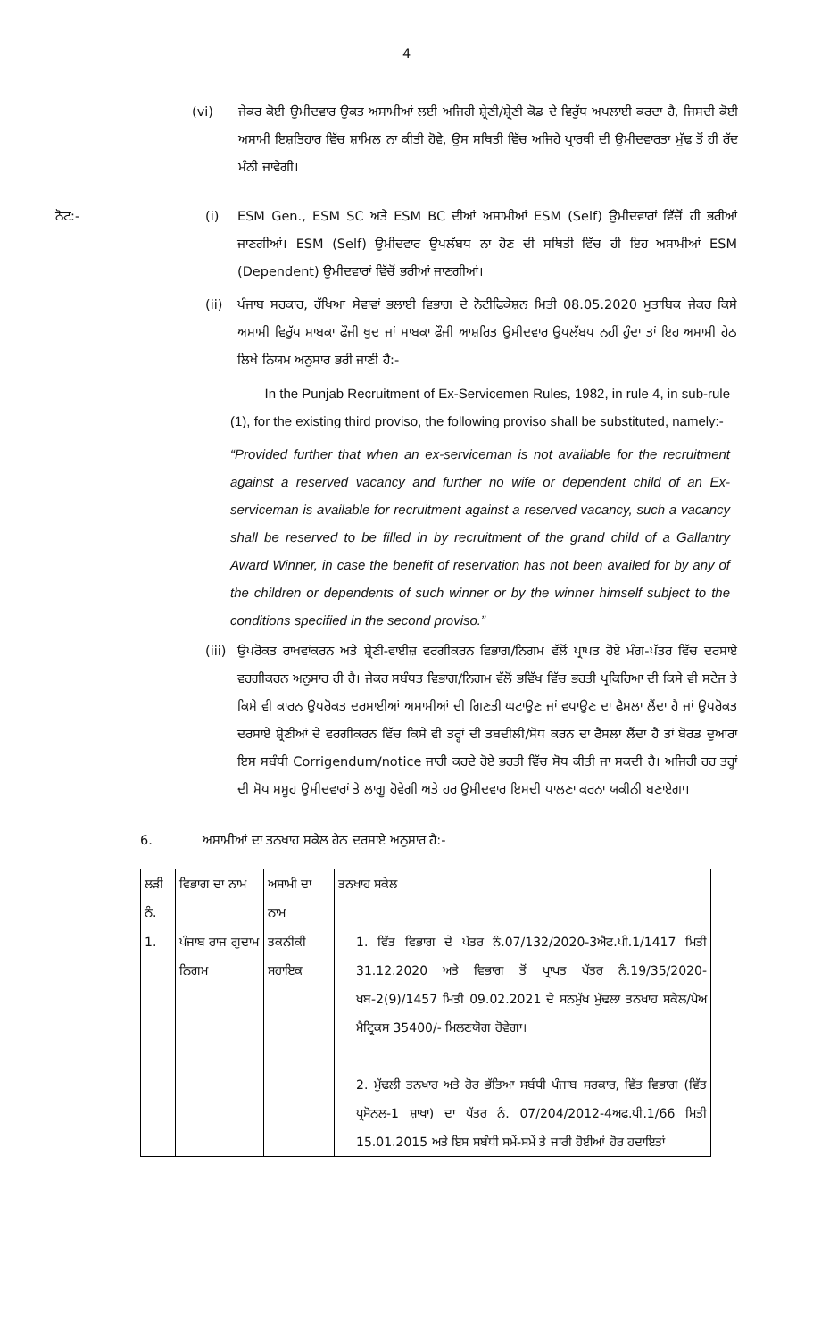4
(vi) ਜੇਕਰ ਕੋਈ ਉਮੀਦਵਾਰ ਉਕਤ ਅਸਾਮੀਆਂ ਲਈ ਅਜਿਹੀ ਸ਼੍ਰੇਣੀ/ਸ਼੍ਰੇਣੀ ਕੋਡ ਦੇ ਵਿਰੁੱਧ ਅਪਲਾਈ ਕਰਦਾ ਹੈ, ਜਿਸਦੀ ਕੋਈ ਅਸਾਮੀ ਇਸ਼ਤਿਹਾਰ ਵਿੱਚ ਸ਼ਾਮਿਲ ਨਾ ਕੀਤੀ ਹੋਵੇ, ਉਸ ਸਥਿਤੀ ਵਿੱਚ ਅਜਿਹੇ ਪ੍ਰਾਰਥੀ ਦੀ ਉਮੀਦਵਾਰਤਾ ਮੁੱਢ ਤੋਂ ਹੀ ਰੱਦ ਮੰਨੀ ਜਾਵੇਗੀ।
ਨੋਟ:- (i) ESM Gen., ESM SC ਅਤੇ ESM BC ਦੀਆਂ ਅਸਾਮੀਆਂ ESM (Self) ਉਮੀਦਵਾਰਾਂ ਵਿੱਚੋਂ ਹੀ ਭਰੀਆਂ ਜਾਣਗੀਆਂ। ESM (Self) ਉਮੀਦਵਾਰ ਉਪਲੱਬਧ ਨਾ ਹੋਣ ਦੀ ਸਥਿਤੀ ਵਿੱਚ ਹੀ ਇਹ ਅਸਾਮੀਆਂ ESM (Dependent) ਉਮੀਦਵਾਰਾਂ ਵਿੱਚੋਂ ਭਰੀਆਂ ਜਾਣਗੀਆਂ।
(ii) ਪੰਜਾਬ ਸਰਕਾਰ, ਰੱਖਿਆ ਸੇਵਾਵਾਂ ਭਲਾਈ ਵਿਭਾਗ ਦੇ ਨੋਟੀਫਿਕੇਸ਼ਨ ਮਿਤੀ 08.05.2020 ਮੁਤਾਬਿਕ ਜੇਕਰ ਕਿਸੇ ਅਸਾਮੀ ਵਿਰੁੱਧ ਸਾਬਕਾ ਫੌਜੀ ਖੁਦ ਜਾਂ ਸਾਬਕਾ ਫੌਜੀ ਆਸ਼ਰਿਤ ਉਮੀਦਵਾਰ ਉਪਲੱਬਧ ਨਹੀਂ ਹੁੰਦਾ ਤਾਂ ਇਹ ਅਸਾਮੀ ਹੇਠ ਲਿਖੇ ਨਿਯਮ ਅਨੁਸਾਰ ਭਰੀ ਜਾਣੀ ਹੈ:-
In the Punjab Recruitment of Ex-Servicemen Rules, 1982, in rule 4, in sub-rule (1), for the existing third proviso, the following proviso shall be substituted, namely:-
“Provided further that when an ex-serviceman is not available for the recruitment against a reserved vacancy and further no wife or dependent child of an Ex-serviceman is available for recruitment against a reserved vacancy, such a vacancy shall be reserved to be filled in by recruitment of the grand child of a Gallantry Award Winner, in case the benefit of reservation has not been availed for by any of the children or dependents of such winner or by the winner himself subject to the conditions specified in the second proviso.”
(iii)
ਉਪਰੋਕਤ ਰਾਖਵਾਂਕਰਨ ਅਤੇ ਸ਼੍ਰੇਣੀ-ਵਾਈਜ਼ ਵਰਗੀਕਰਨ ਵਿਭਾਗ/ਨਿਗਮ ਵੱਲੋਂ ਪ੍ਰਾਪਤ ਹੋਏ ਮੰਗ-ਪੱਤਰ ਵਿੱਚ ਦਰਸਾਏ ਵਰਗੀਕਰਨ ਅਨੁਸਾਰ ਹੀ ਹੈ। ਜੇਕਰ ਸਬੰਧਤ ਵਿਭਾਗ/ਨਿਗਮ ਵੱਲੋਂ ਭਵਿੱਖ ਵਿੱਚ ਭਰਤੀ ਪ੍ਰਕਿਰਿਆ ਦੀ ਕਿਸੇ ਵੀ ਸਟੇਜ ਤੇ ਕਿਸੇ ਵੀ ਕਾਰਨ ਉਪਰੋਕਤ ਦਰਸਾਈਆਂ ਅਸਾਮੀਆਂ ਦੀ ਗਿਣਤੀ ਘਟਾਉਣ ਜਾਂ ਵਧਾਉਣ ਦਾ ਫੈਸਲਾ ਲੈਂਦਾ ਹੈ ਜਾਂ ਉਪਰੋਕਤ ਦਰਸਾਏ ਸ਼੍ਰੇਣੀਆਂ ਦੇ ਵਰਗੀਕਰਨ ਵਿੱਚ ਕਿਸੇ ਵੀ ਤਰ੍ਹਾਂ ਦੀ ਤਬਦੀਲੀ/ਸੋਧ ਕਰਨ ਦਾ ਫੈਸਲਾ ਲੈਂਦਾ ਹੈ ਤਾਂ ਬੋਰਡ ਦੁਆਰਾ ਇਸ ਸਬੰਧੀ Corrigendum/notice ਜਾਰੀ ਕਰਦੇ ਹੋਏ ਭਰਤੀ ਵਿੱਚ ਸੋਧ ਕੀਤੀ ਜਾ ਸਕਦੀ ਹੈ। ਅਜਿਹੀ ਹਰ ਤਰ੍ਹਾਂ ਦੀ ਸੋਧ ਸਮੂਹ ਉਮੀਦਵਾਰਾਂ ਤੇ ਲਾਗੂ ਹੋਵੇਗੀ ਅਤੇ ਹਰ ਉਮੀਦਵਾਰ ਇਸਦੀ ਪਾਲਣਾ ਕਰਨਾ ਯਕੀਨੀ ਬਣਾਏਗਾ।
6. ਅਸਾਮੀਆਂ ਦਾ ਤਨਖਾਹ ਸਕੇਲ ਹੇਠ ਦਰਸਾਏ ਅਨੁਸਾਰ ਹੈ:-
| ਲੜੀ ਨੰ. | ਵਿਭਾਗ ਦਾ ਨਾਮ | ਅਸਾਮੀ ਦਾ ਨਾਮ | ਤਨਖਾਹ ਸਕੇਲ |
| 1. | ਪੰਜਾਬ ਰਾਜ ਗੁਦਾਮ ਨਿਗਮ | ਤਕਨੀਕੀ ਸਹਾਇਕ | 1. ਵਿੱਤ ਵਿਭਾਗ ਦੇ ਪੱਤਰ ਨੰ.07/132/2020-3ਐਫ.ਪੀ.1/1417 ਮਿਤੀ 31.12.2020 ਅਤੇ ਵਿਭਾਗ ਤੋਂ ਪ੍ਰਾਪਤ ਪੱਤਰ ਨੰ.19/35/2020-ਖਬ-2(9)/1457 ਮਿਤੀ 09.02.2021 ਦੇ ਸਨਮੁੱਖ ਮੁੱਢਲਾ ਤਨਖਾਹ ਸਕੇਲ/ਪੇਅ ਮੈਟ੍ਰਿਕਸ 35400/- ਮਿਲਣਯੋਗ ਹੋਵੇਗਾ। 2. ਮੁੱਢਲੀ ਤਨਖਾਹ ਅਤੇ ਹੋਰ ਭੱਤਿਆ ਸਬੰਧੀ ਪੰਜਾਬ ਸਰਕਾਰ, ਵਿੱਤ ਵਿਭਾਗ (ਵਿੱਤ ਪ੍ਰਸੋਨਲ-1 ਸ਼ਾਖਾ) ਦਾ ਪੱਤਰ ਨੰ. 07/204/2012-4ਅਫ.ਪੀ.1/66 ਮਿਤੀ 15.01.2015 ਅਤੇ ਇਸ ਸਬੰਧੀ ਸਮੇਂ-ਸਮੇਂ ਤੇ ਜਾਰੀ ਹੋਈਆਂ ਹੋਰ ਹਦਾਇਤਾਂ |